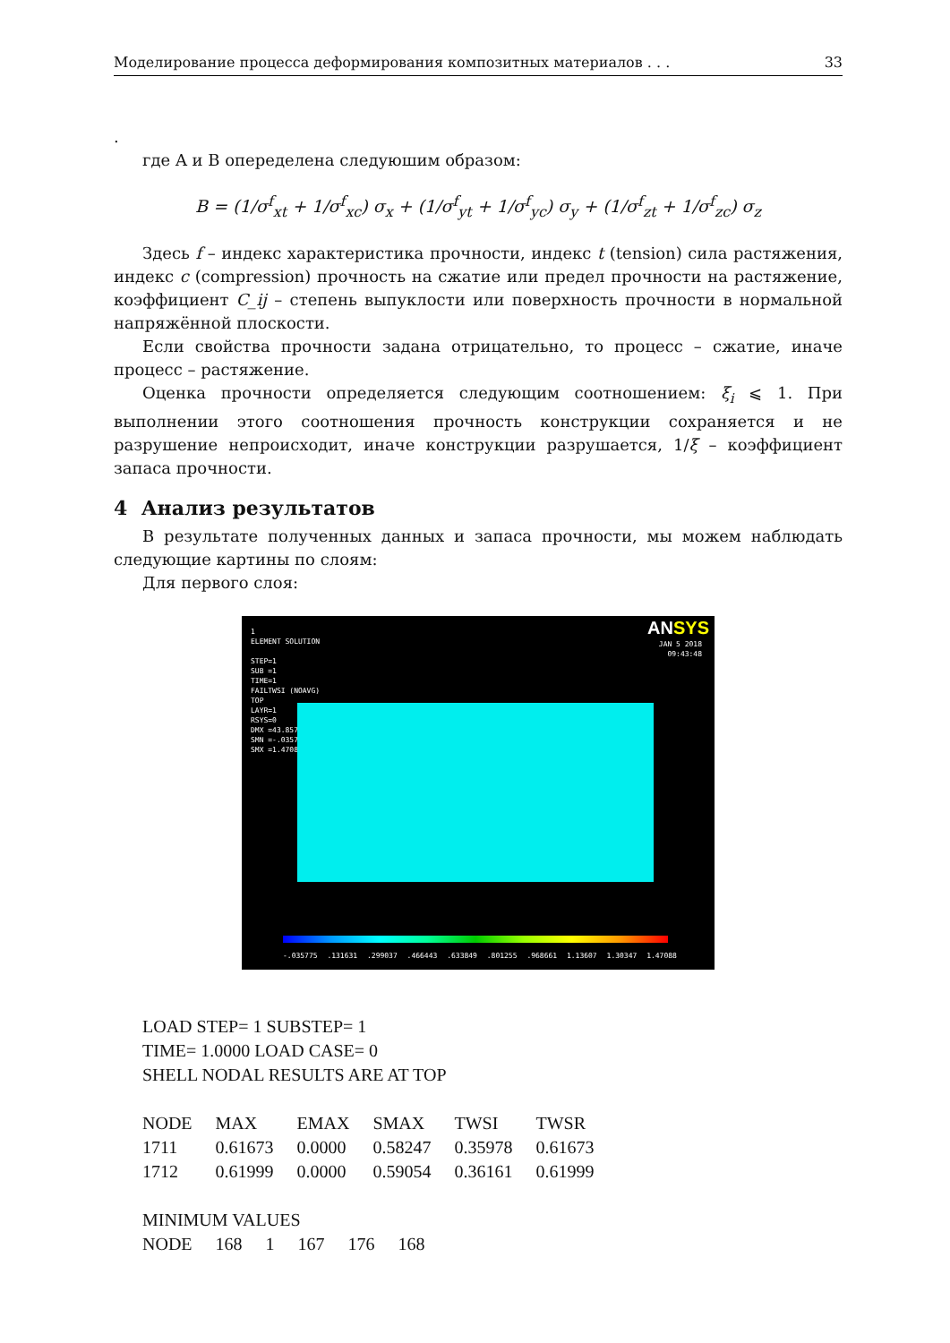Моделирование процесса деформирования композитных материалов . . . 33
.
где A и B опеределена следуюшим образом:
B = (1/σ<sup>f</sup><sub>xt</sub> + 1/σ<sup>f</sup><sub>xc</sub>) σ<sub>x</sub> + (1/σ<sup>f</sup><sub>yt</sub> + 1/σ<sup>f</sup><sub>yc</sub>) σ<sub>y</sub> + (1/σ<sup>f</sup><sub>zt</sub> + 1/σ<sup>f</sup><sub>zc</sub>) σ<sub>z</sub>
Здесь f – индекс характеристика прочности, индекс t (tension) сила растяжения, индекс c (compression) прочность на сжатие или предел прочности на растяжение, коэффициент C_ij – степень выпуклости или поверхность прочности в нормальной напряжённой плоскости.
Если свойства прочности задана отрицательно, то процесс – сжатие, иначе процесс – растяжение.
Оценка прочности определяется следующим соотношением: ξ<sub>i</sub> ⩽ 1. При выполнении этого соотношения прочность конструкции сохраняется и не разрушение непроисходит, иначе конструкции разрушается, 1/ξ – коэффициент запаса прочности.
4 Анализ результатов
В результате полученных данных и запаса прочности, мы можем наблюдать следующие картины по слоям:
Для первого слоя:
1
ELEMENT SOLUTION
STEP=1
SUB =1
TIME=1
FAILTWSI (NOAVG)
TOP
LAYR=1
RSYS=0
DMX =43.857
SMN =-.035775
SMX =1.47088
ANSYS
JAN 5 2018
09:43:48
-.035775 .131631 .299037 .466443 .633849 .801255 .968661 1.13607 1.30347 1.47088
LOAD STEP= 1 SUBSTEP= 1
TIME= 1.0000 LOAD CASE= 0
SHELL NODAL RESULTS ARE AT TOP
| NODE | MAX | EMAX | SMAX | TWSI | TWSR |
| 1711 | 0.61673 | 0.0000 | 0.58247 | 0.35978 | 0.61673 |
| 1712 | 0.61999 | 0.0000 | 0.59054 | 0.36161 | 0.61999 |
MINIMUM VALUES
| NODE | 168 | 1 | 167 | 176 | 168 |